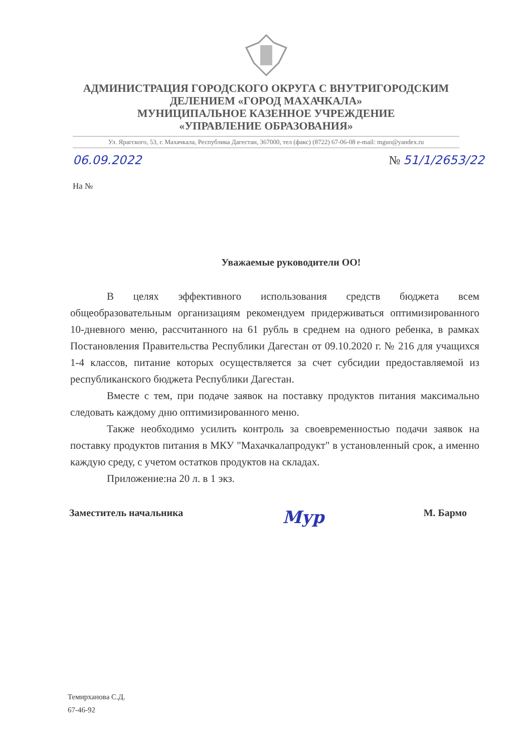АДМИНИСТРАЦИЯ ГОРОДСКОГО ОКРУГА С ВНУТРИГОРОДСКИМ
ДЕЛЕНИЕМ «ГОРОД МАХАЧКАЛА»
МУНИЦИПАЛЬНОЕ КАЗЕННОЕ УЧРЕЖДЕНИЕ
«УПРАВЛЕНИЕ ОБРАЗОВАНИЯ»
Ул. Ярагского, 53, г. Махачкала, Республика Дагестан, 367000, тел (факс) (8722) 67-06-08 e-mail: mguo@yandex.ru
06.09.2022 № 51/1/2653/22
На №
Уважаемые руководители ОО!
В целях эффективного использования средств бюджета всем общеобразовательным организациям рекомендуем придерживаться оптимизированного 10-дневного меню, рассчитанного на 61 рубль в среднем на одного ребенка, в рамках Постановления Правительства Республики Дагестан от 09.10.2020 г. № 216 для учащихся 1-4 классов, питание которых осуществляется за счет субсидии предоставляемой из республиканского бюджета Республики Дагестан.
Вместе с тем, при подаче заявок на поставку продуктов питания максимально следовать каждому дню оптимизированного меню.
Также необходимо усилить контроль за своевременностью подачи заявок на поставку продуктов питания в МКУ "Махачкалапродукт" в установленный срок, а именно каждую среду, с учетом остатков продуктов на складах.
Приложение:на 20 л. в 1 экз.
Заместитель начальника Мур М. Бармо
Темирханова С.Д.
67-46-92